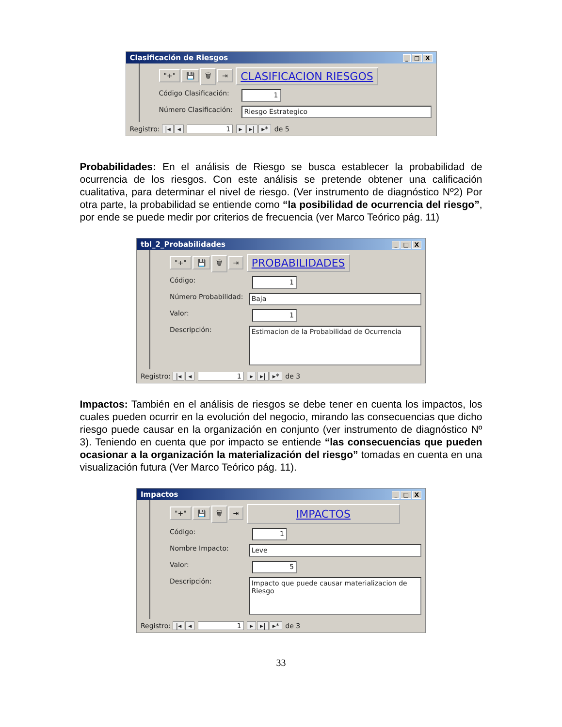Clasificación de Riesgos _ □ X
"+" 💾 🗑 ⇥ CLASIFICACION RIESGOS
Código Clasificación:
1
Número Clasificación:
Riesgo Estrategico
Registro: |◂ ◂ 1 ▸ ▸| ▸* de 5
Probabilidades: En el análisis de Riesgo se busca establecer la probabilidad de ocurrencia de los riesgos. Con este análisis se pretende obtener una calificación cualitativa, para determinar el nivel de riesgo. (Ver instrumento de diagnóstico Nº2) Por otra parte, la probabilidad se entiende como “la posibilidad de ocurrencia del riesgo”, por ende se puede medir por criterios de frecuencia (ver Marco Teórico pág. 11)
tbl_2_Probabilidades _ □ X
"+" 💾 🗑 ⇥ PROBABILIDADES
Código:
1
Número Probabilidad:
Baja
Valor:
1
Descripción:
Estimacion de la Probabilidad de Ocurrencia
Registro: |◂ ◂ 1 ▸ ▸| ▸* de 3
Impactos: También en el análisis de riesgos se debe tener en cuenta los impactos, los cuales pueden ocurrir en la evolución del negocio, mirando las consecuencias que dicho riesgo puede causar en la organización en conjunto (ver instrumento de diagnóstico Nº 3). Teniendo en cuenta que por impacto se entiende “las consecuencias que pueden ocasionar a la organización la materialización del riesgo” tomadas en cuenta en una visualización futura (Ver Marco Teórico pág. 11).
Impactos _ □ X
"+" 💾 🗑 ⇥ IMPACTOS
Código:
1
Nombre Impacto:
Leve
Valor:
5
Descripción:
Impacto que puede causar materializacion de Riesgo
Registro: |◂ ◂ 1 ▸ ▸| ▸* de 3
33